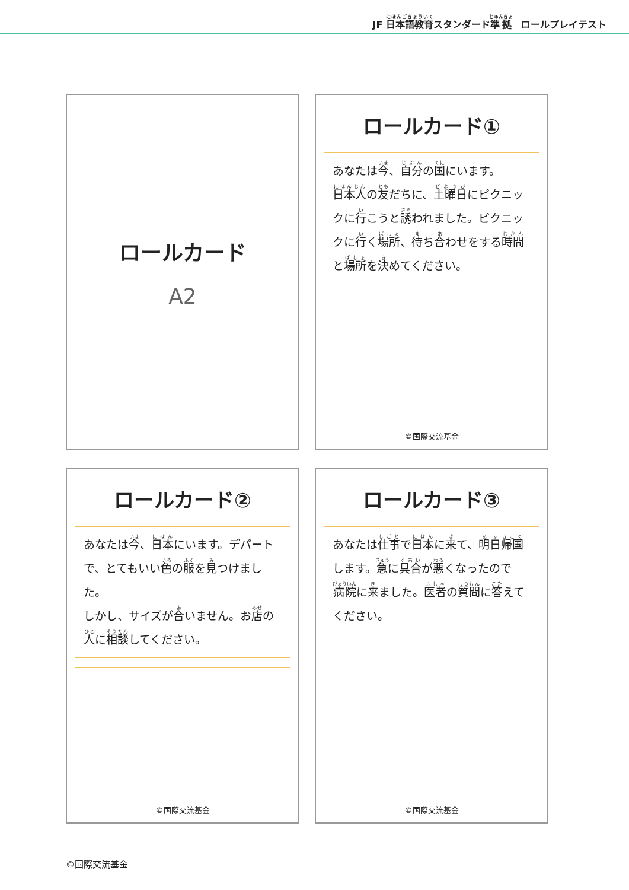JF 日本語教育スタンダード準拠　ロールプレイテスト
ロールカード
A2
ロールカード①
あなたは今、自分の国にいます。
日本人の友だちに、土曜日にピクニックに行こうと誘われました。ピクニックに行く場所、待ち合わせをする時間と場所を決めてください。
©国際交流基金
ロールカード②
あなたは今、日本にいます。デパートで、とてもいい色の服を見つけました。
しかし、サイズが合いません。お店の人に相談してください。
©国際交流基金
ロールカード③
あなたは仕事で日本に来て、明日帰国します。急に具合が悪くなったので病院に来ました。医者の質問に答えてください。
©国際交流基金
©国際交流基金